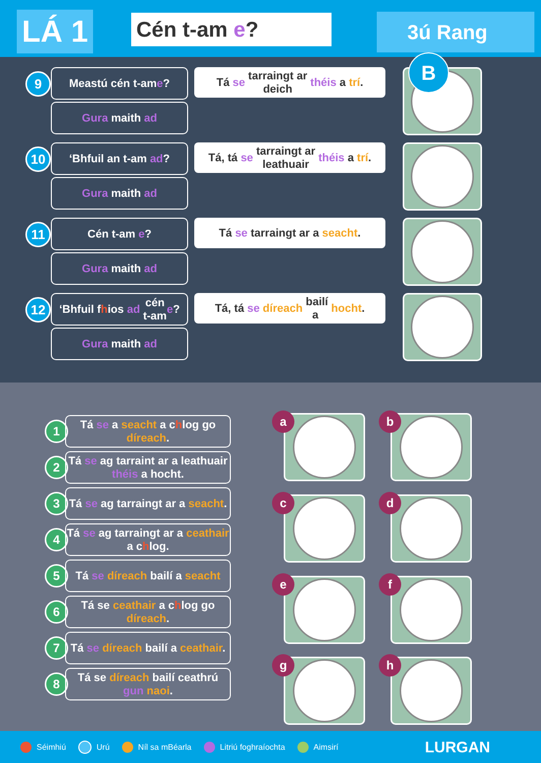LÁ 1 Cén t-am e? 3ú Rang B
9
Meastú cén t-am e?
Gura maith ad
Tá se tarraingt ar
deich théis a trí.
10
‘Bhfuil an t-am ad?
Gura maith ad
Tá, tá se tarraingt ar
leathuair théis a trí.
11
Cén t-am e?
Gura maith ad
Tá se tarraingt ar a seacht.
12
‘Bhfuil f h ios ad cén
t-am e?
Gura maith ad
Tá, tá se díreach bailí
a hocht.
1
Tá se a seacht a chlog go díreach.
2
Tá se ag tarraint ar a leathuair théis a hocht.
3
Tá se ag tarraingt ar a seacht.
4
Tá se ag tarraingt ar a ceathair a chlog.
5
Tá se díreach bailí a seacht
6
Tá se ceathair a chlog go díreach.
7
Tá se díreach bailí a ceathair.
8
Tá se díreach bailí ceathrú gun naoi.
a
b
c
d
e
f
g
h
Séimhiú Urú Níl sa mBéarla Litriú foghraíochta Aimsirí LURGAN